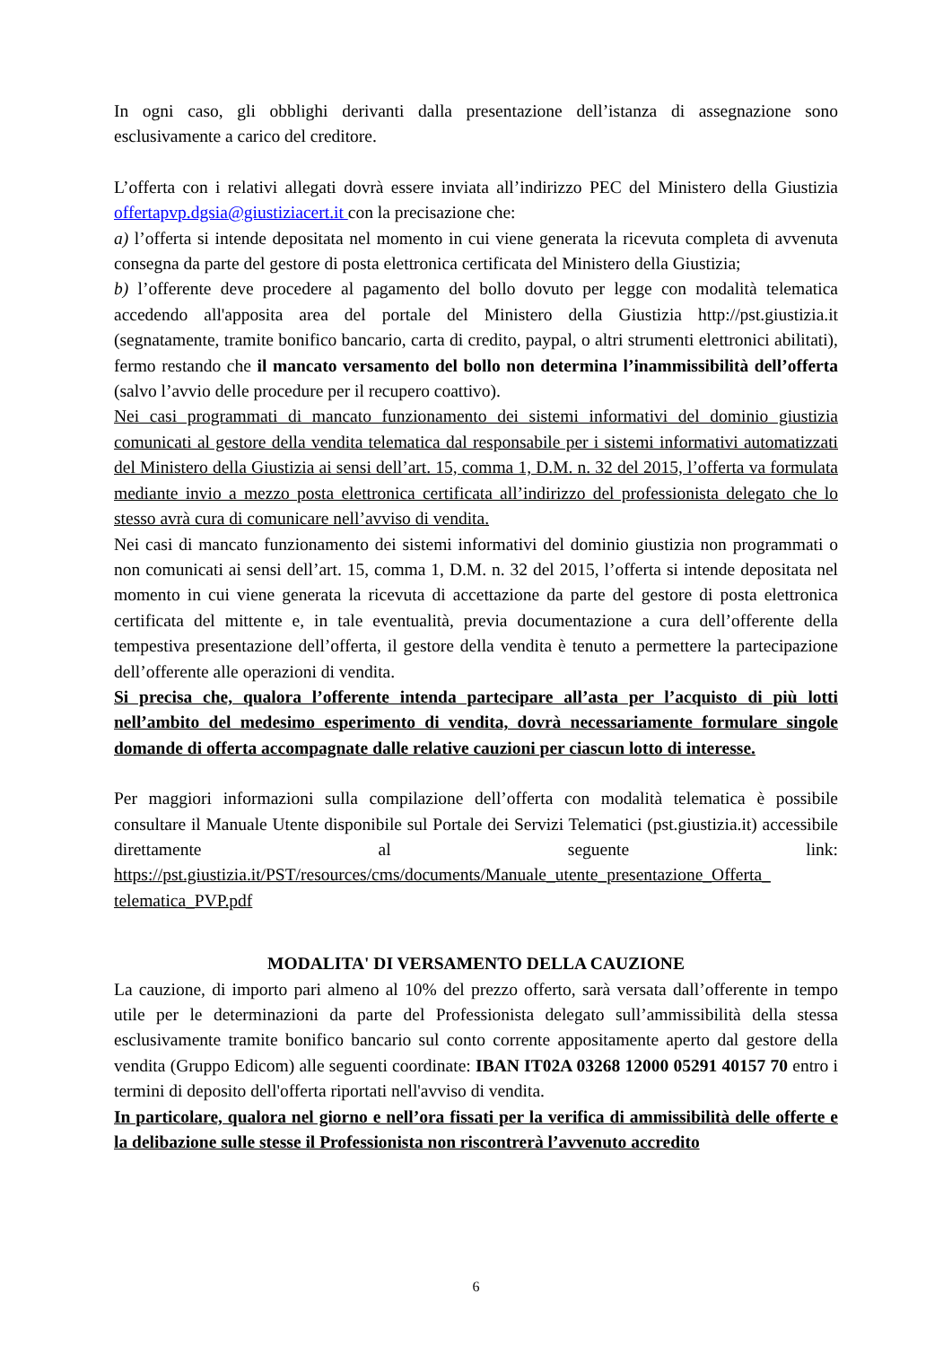In ogni caso, gli obblighi derivanti dalla presentazione dell’istanza di assegnazione sono esclusivamente a carico del creditore.
L’offerta con i relativi allegati dovrà essere inviata all’indirizzo PEC del Ministero della Giustizia offertapvp.dgsia@giustiziacert.it con la precisazione che:
a) l’offerta si intende depositata nel momento in cui viene generata la ricevuta completa di avvenuta consegna da parte del gestore di posta elettronica certificata del Ministero della Giustizia;
b) l’offerente deve procedere al pagamento del bollo dovuto per legge con modalità telematica accedendo all'apposita area del portale del Ministero della Giustizia http://pst.giustizia.it (segnatamente, tramite bonifico bancario, carta di credito, paypal, o altri strumenti elettronici abilitati), fermo restando che il mancato versamento del bollo non determina l’inammissibilità dell’offerta (salvo l’avvio delle procedure per il recupero coattivo).
Nei casi programmati di mancato funzionamento dei sistemi informativi del dominio giustizia comunicati al gestore della vendita telematica dal responsabile per i sistemi informativi automatizzati del Ministero della Giustizia ai sensi dell’art. 15, comma 1, D.M. n. 32 del 2015, l’offerta va formulata mediante invio a mezzo posta elettronica certificata all’indirizzo del professionista delegato che lo stesso avrà cura di comunicare nell’avviso di vendita.
Nei casi di mancato funzionamento dei sistemi informativi del dominio giustizia non programmati o non comunicati ai sensi dell’art. 15, comma 1, D.M. n. 32 del 2015, l’offerta si intende depositata nel momento in cui viene generata la ricevuta di accettazione da parte del gestore di posta elettronica certificata del mittente e, in tale eventualità, previa documentazione a cura dell’offerente della tempestiva presentazione dell’offerta, il gestore della vendita è tenuto a permettere la partecipazione dell’offerente alle operazioni di vendita.
Si precisa che, qualora l’offerente intenda partecipare all’asta per l’acquisto di più lotti nell’ambito del medesimo esperimento di vendita, dovrà necessariamente formulare singole domande di offerta accompagnate dalle relative cauzioni per ciascun lotto di interesse.
Per maggiori informazioni sulla compilazione dell’offerta con modalità telematica è possibile consultare il Manuale Utente disponibile sul Portale dei Servizi Telematici (pst.giustizia.it) accessibile direttamente al seguente link: https://pst.giustizia.it/PST/resources/cms/documents/Manuale_utente_presentazione_Offerta_ telematica_PVP.pdf
MODALITA' DI VERSAMENTO DELLA CAUZIONE
La cauzione, di importo pari almeno al 10% del prezzo offerto, sarà versata dall’offerente in tempo utile per le determinazioni da parte del Professionista delegato sull’ammissibilità della stessa esclusivamente tramite bonifico bancario sul conto corrente appositamente aperto dal gestore della vendita (Gruppo Edicom) alle seguenti coordinate: IBAN IT02A 03268 12000 05291 40157 70 entro i termini di deposito dell'offerta riportati nell'avviso di vendita.
In particolare, qualora nel giorno e nell’ora fissati per la verifica di ammissibilità delle offerte e la delibazione sulle stesse il Professionista non riscontrerà l’avvenuto accredito
6